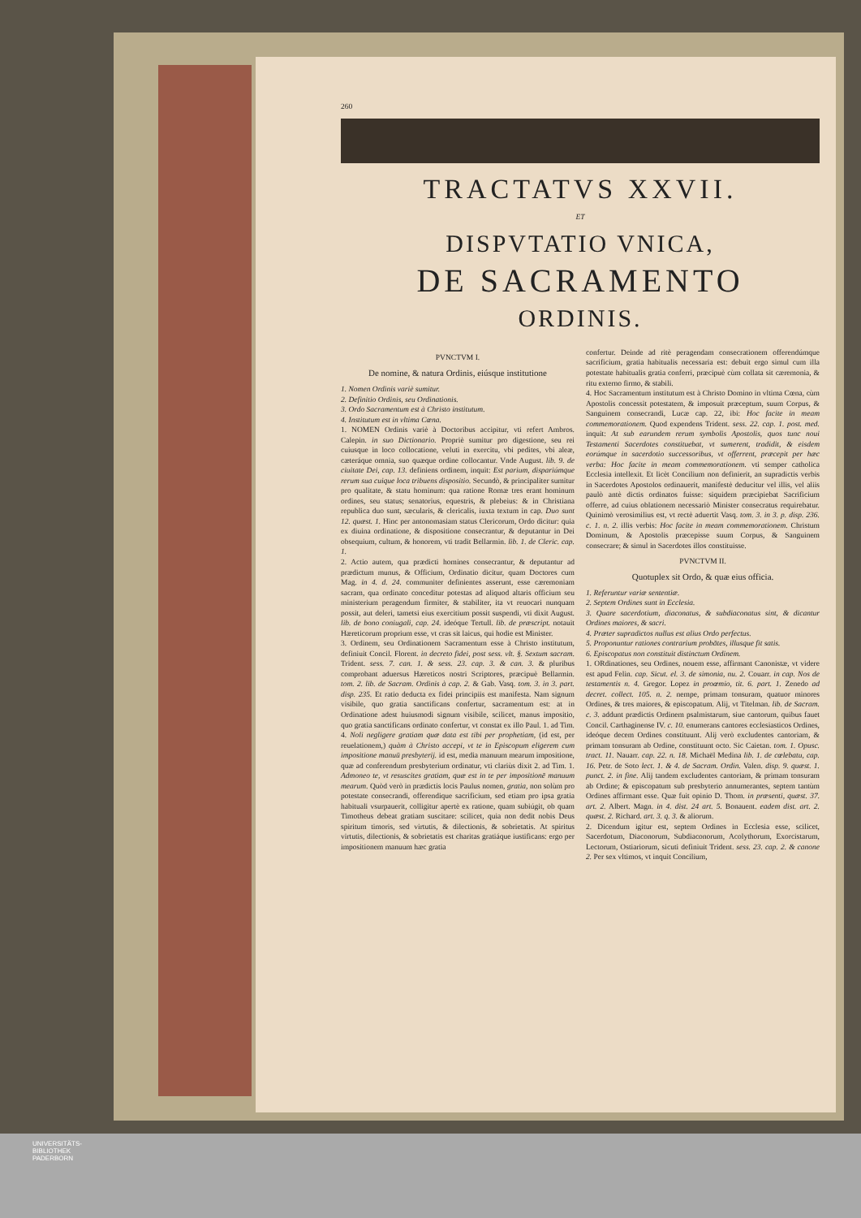260
TRACTATVS XXVII.
ET
DISPVTATIO VNICA,
DE SACRAMENTO
ORDINIS.
PVNCTVM I.
De nomine, & natura Ordinis, eiúsque institutione
1. Nomen Ordinis variè sumitur.
2. Definitio Ordinis, seu Ordinationis.
3. Ordo Sacramentum est à Christo institutum.
4. Institutum est in vltima Cœna.
1. NOMEN Ordinis variè à Doctoribus accipitur, vti refert Ambros. Calepin. in suo Dictionario. Propriè sumitur pro digestione, seu rei cuiusque in loco collocatione, veluti in exercitu, vbi pedites, vbi aleæ, cæteráque omnia, suo quæque ordine collocantur. Vnde August. lib. 9. de ciuitate Dei, cap. 13. definiens ordinem, inquit: Est parium, dispariúmque rerum sua cuique loca tribuens dispositio. Secundò, & principaliter sumitur pro qualitate, & statu hominum: qua ratione Romæ tres erant hominum ordines, seu status; senatorius, equestris, & plebeius: & in Christiana republica duo sunt, sæcularis, & clericalis, iuxta textum in cap. Duo sunt 12. quæst. 1. Hinc per antonomasiam status Clericorum, Ordo dicitur: quia ex diuina ordinatione, & dispositione consecrantur, & deputantur in Dei obsequium, cultum, & honorem, vti tradit Bellarmin. lib. 1. de Cleric. cap. 1.
2. Actio autem, qua prædicti homines consecrantur, & deputantur ad prædictum munus, & Officium, Ordinatio dicitur, quam Doctores cum Mag. in 4. d. 24. communiter definientes asserunt, esse cæremoniam sacram, qua ordinato conceditur potestas ad aliquod altaris officium seu ministerium peragendum firmiter, & stabiliter, ita vt reuocari nunquam possit, aut deleri, tametsi eius exercitium possit suspendi, vti dixit August. lib. de bono coniugali, cap. 24. ideóque Tertull. lib. de præscript. notauit Hæreticorum proprium esse, vt cras sit laicus, qui hodie est Minister.
3. Ordinem, seu Ordinationem Sacramentum esse à Christo institutum, definiuit Concil. Florent. in decreto fidei, post sess. vlt. §. Sextum sacram. Trident. sess. 7. can. 1. & sess. 23. cap. 3. & can. 3. & pluribus comprobant aduersus Hæreticos nostri Scriptores, præcipuè Bellarmin. tom. 2. lib. de Sacram. Ordinis à cap. 2. & Gab. Vasq. tom. 3. in 3. part. disp. 235. Et ratio deducta ex fidei principiis est manifesta. Nam signum visibile, quo gratia sanctificans confertur, sacramentum est: at in Ordinatione adest huiusmodi signum visibile, scilicet, manus impositio, quo gratia sanctificans ordinato confertur, vt constat ex illo Paul. 1. ad Tim. 4. Noli negligere gratiam quæ data est tibi per prophetiam, (id est, per reuelationem,) quàm à Christo accepi, vt te in Episcopum eligerem cum impositione manuū presbyterij. id est, media manuum mearum impositione, quæ ad conferendum presbyterium ordinatur, vti clariùs dixit 2. ad Tim. 1. Admoneo te, vt resuscites gratiam, quæ est in te per impositionē manuum mearum. Quòd verò in prædictis locis Paulus nomen, gratia, non solùm pro potestate consecrandi, offerendique sacrificium, sed etiam pro ipsa gratia habituali vsurpauerit, colligitur apertè ex ratione, quam subiúgit, ob quam Timotheus debeat gratiam suscitare: scilicet, quia non dedit nobis Deus spiritum timoris, sed virtutis, & dilectionis, & sobrietatis. At spiritus virtutis, dilectionis, & sobrietatis est charitas gratiáque iustificans: ergo per impositionem manuum hæc gratia
confertur. Deinde ad ritè peragendam consecrationem offerendúmque sacrificium, gratia habitualis necessaria est: debuit ergo simul cum illa potestate habitualis gratia conferri, præcipuè cùm collata sit cæremonia, & ritu externo firmo, & stabili.
4. Hoc Sacramentum institutum est à Christo Domino in vltima Cœna, cùm Apostolis concessit potestatem, & imposuit præceptum, suum Corpus, & Sanguinem consecrandi, Lucæ cap. 22, ibi: Hoc facite in meam commemorationem. Quod expendens Trident. sess. 22. cap. 1. post. med. inquit: At sub earundem rerum symbolis Apostolis, quos tunc noui Testamenti Sacerdotes constituebat, vt sumerent, tradidit, & eisdem eorúmque in sacerdotio successoribus, vt offerrent, præcepit per hæc verba: Hoc facite in meam commemorationem. vti semper catholica Ecclesia intellexit. Et licèt Concilium non definierit, an supradictis verbis in Sacerdotes Apostolos ordinauerit, manifestè deducitur vel illis, vel aliis paulò antè dictis ordinatos fuisse: siquidem præcipiebat Sacrificium offerre, ad cuius oblationem necessariò Minister consecratus requirebatur. Quinimò verosimilius est, vt rectè aduertit Vasq. tom. 3. in 3. p. disp. 236. c. 1. n. 2. illis verbis: Hoc facite in meam commemorationem. Christum Dominum, & Apostolis præcepisse suum Corpus, & Sanguinem consecrare; & simul in Sacerdotes illos constituisse.
PVNCTVM II.
Quotuplex sit Ordo, & quæ eius officia.
1. Referuntur variæ sententiæ.
2. Septem Ordines sunt in Ecclesia.
3. Quare sacerdotium, diaconatus, & subdiaconatus sint, & dicantur Ordines maiores, & sacri.
4. Præter supradictos nullus est alius Ordo perfectus.
5. Proponuntur rationes contrarium probātes, illusque fit satis.
6. Episcopatus non constituit distinctum Ordinem.
1. ORdinationes, seu Ordines, nouem esse, affirmant Canonistæ, vt videre est apud Felin. cap. Sicut. el. 3. de simonia, nu. 2. Couarr. in cap. Nos de testamentis n. 4. Gregor. Lopez in proœmio, tit. 6. part. 1. Zenedo ad decret. collect. 105. n. 2. nempe, primam tonsuram, quatuor minores Ordines, & tres maiores, & episcopatum. Alij, vt Titelman. lib. de Sacram. c. 3. addunt prædictis Ordinem psalmistarum, siue cantorum, quibus fauet Concil. Carthaginense IV. c. 10. enumerans cantores ecclesiasticos Ordines, ideóque decem Ordines constituunt. Alij verò excludentes cantoriam, & primam tonsuram ab Ordine, constituunt octo. Sic Caietan. tom. 1. Opusc. tract. 11. Nauarr. cap. 22. n. 18. Michaël Medina lib. 1. de cœlebatu, cap. 16. Petr. de Soto lect. 1. & 4. de Sacram. Ordin. Valen. disp. 9. quæst. 1. punct. 2. in fine. Alij tandem excludentes cantoriam, & primam tonsuram ab Ordine; & episcopatum sub presbyterio annumerantes, septem tantùm Ordines affirmant esse. Quæ fuit opinio D. Thom. in præsenti, quæst. 37. art. 2. Albert. Magn. in 4. dist. 24 art. 5. Bonauent. eadem dist. art. 2. quæst. 2. Richard. art. 3. q. 3. & aliorum.
2. Dicendum igitur est, septem Ordines in Ecclesia esse, scilicet, Sacerdotum, Diaconorum, Subdiaconorum, Acolythorum, Exorcistarum, Lectorum, Ostiariorum, sicuti definiuit Trident. sess. 23. cap. 2. & canone 2. Per sex vltimos, vt inquit Concilium,
UNIVERSITÄTS-
BIBLIOTHEK
PADERBORN